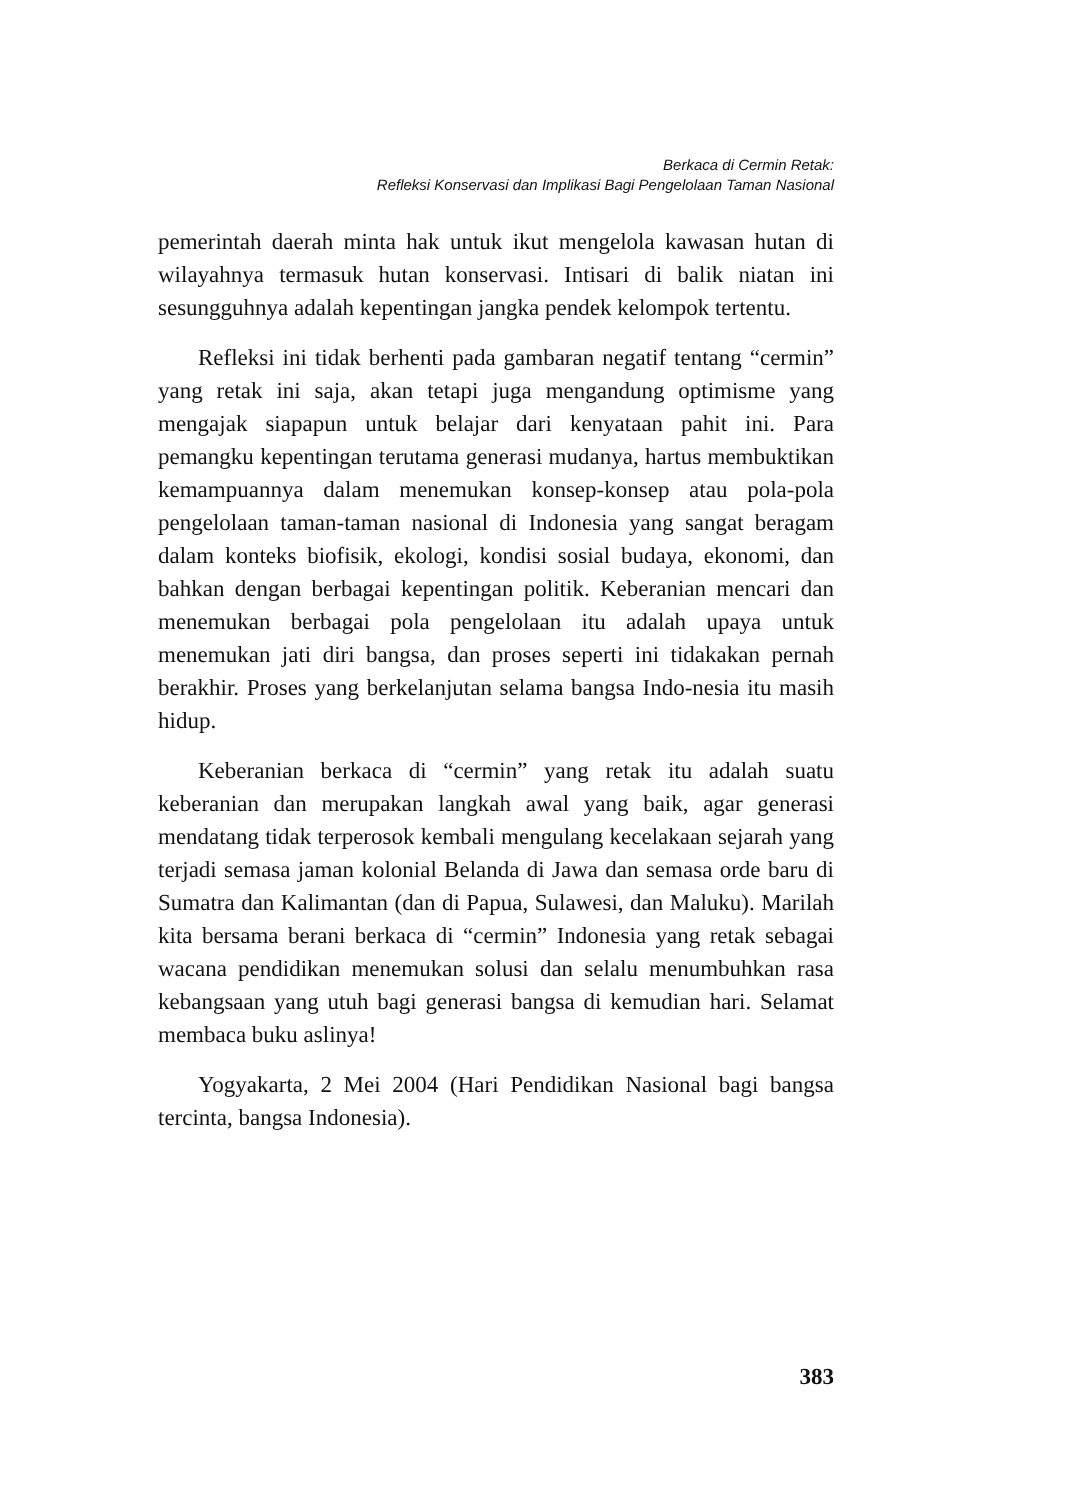Berkaca di Cermin Retak:
Refleksi Konservasi dan Implikasi Bagi Pengelolaan Taman Nasional
pemerintah daerah minta hak untuk ikut mengelola kawasan hutan di wilayahnya termasuk hutan konservasi. Intisari di balik niatan ini sesungguhnya adalah kepentingan jangka pendek kelompok tertentu.
Refleksi ini tidak berhenti pada gambaran negatif tentang “cermin” yang retak ini saja, akan tetapi juga mengandung optimisme yang mengajak siapapun untuk belajar dari kenyataan pahit ini. Para pemangku kepentingan terutama generasi mudanya, hartus membuktikan kemampuannya dalam menemukan konsep-konsep atau pola-pola pengelolaan taman-taman nasional di Indonesia yang sangat beragam dalam konteks biofisik, ekologi, kondisi sosial budaya, ekonomi, dan bahkan dengan berbagai kepentingan politik. Keberanian mencari dan menemukan berbagai pola pengelolaan itu adalah upaya untuk menemukan jati diri bangsa, dan proses seperti ini tidakakan pernah berakhir. Proses yang berkelanjutan selama bangsa Indo-nesia itu masih hidup.
Keberanian berkaca di “cermin” yang retak itu adalah suatu keberanian dan merupakan langkah awal yang baik, agar generasi mendatang tidak terperosok kembali mengulang kecelakaan sejarah yang terjadi semasa jaman kolonial Belanda di Jawa dan semasa orde baru di Sumatra dan Kalimantan (dan di Papua, Sulawesi, dan Maluku). Marilah kita bersama berani berkaca di “cermin” Indonesia yang retak sebagai wacana pendidikan menemukan solusi dan selalu menumbuhkan rasa kebangsaan yang utuh bagi generasi bangsa di kemudian hari. Selamat membaca buku aslinya!
Yogyakarta, 2 Mei 2004 (Hari Pendidikan Nasional bagi bangsa tercinta, bangsa Indonesia).
383